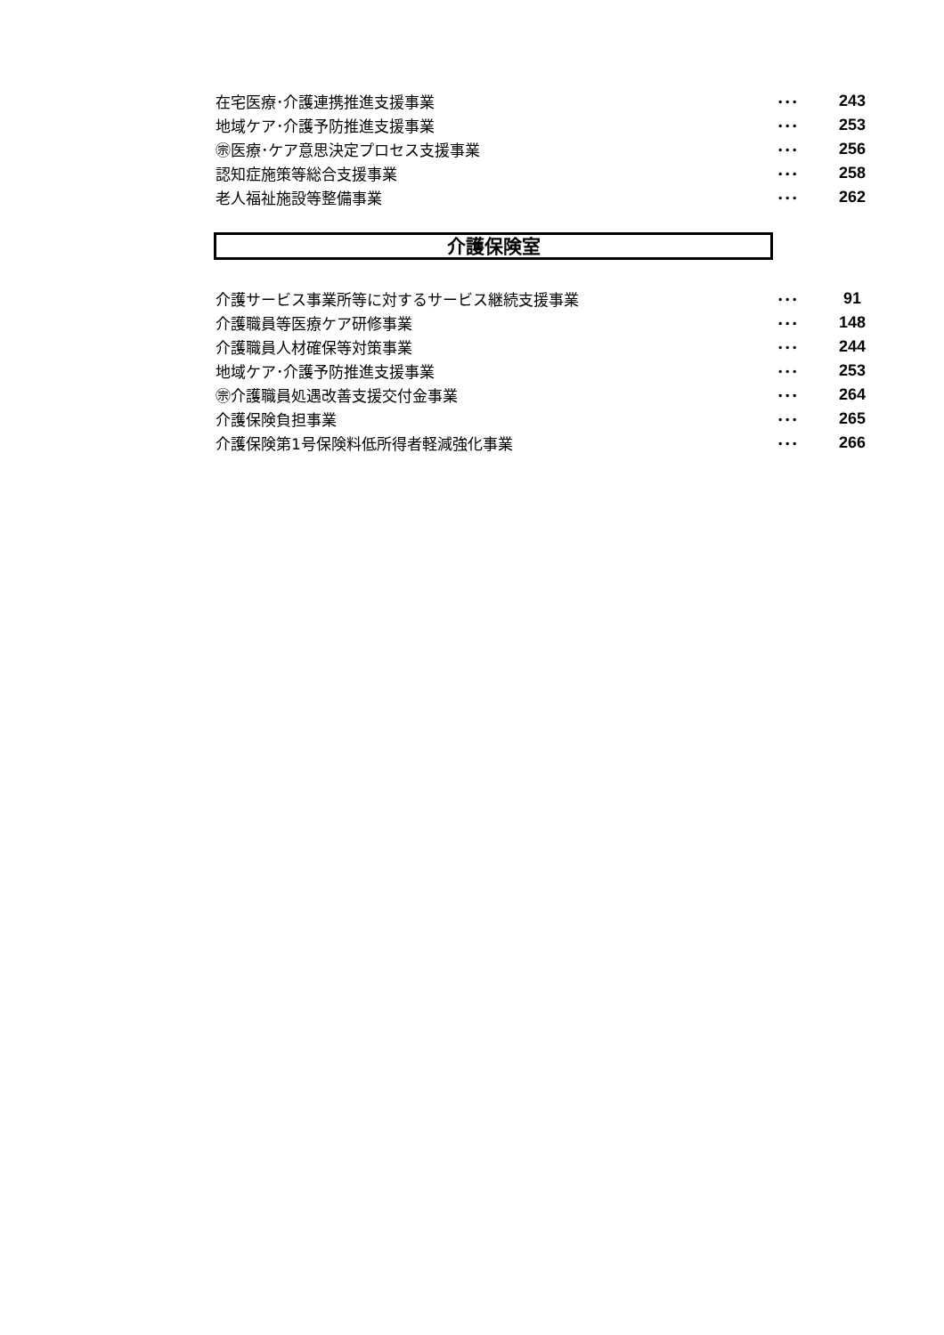| 在宅医療･介護連携推進支援事業 | ･･･ | 243 |
| 地域ケア･介護予防推進支援事業 | ･･･ | 253 |
| ㊪医療･ケア意思決定プロセス支援事業 | ･･･ | 256 |
| 認知症施策等総合支援事業 | ･･･ | 258 |
| 老人福祉施設等整備事業 | ･･･ | 262 |
介護保険室
| 介護サービス事業所等に対するサービス継続支援事業 | ･･･ | 91 |
| 介護職員等医療ケア研修事業 | ･･･ | 148 |
| 介護職員人材確保等対策事業 | ･･･ | 244 |
| 地域ケア･介護予防推進支援事業 | ･･･ | 253 |
| ㊪介護職員処遇改善支援交付金事業 | ･･･ | 264 |
| 介護保険負担事業 | ･･･ | 265 |
| 介護保険第1号保険料低所得者軽減強化事業 | ･･･ | 266 |